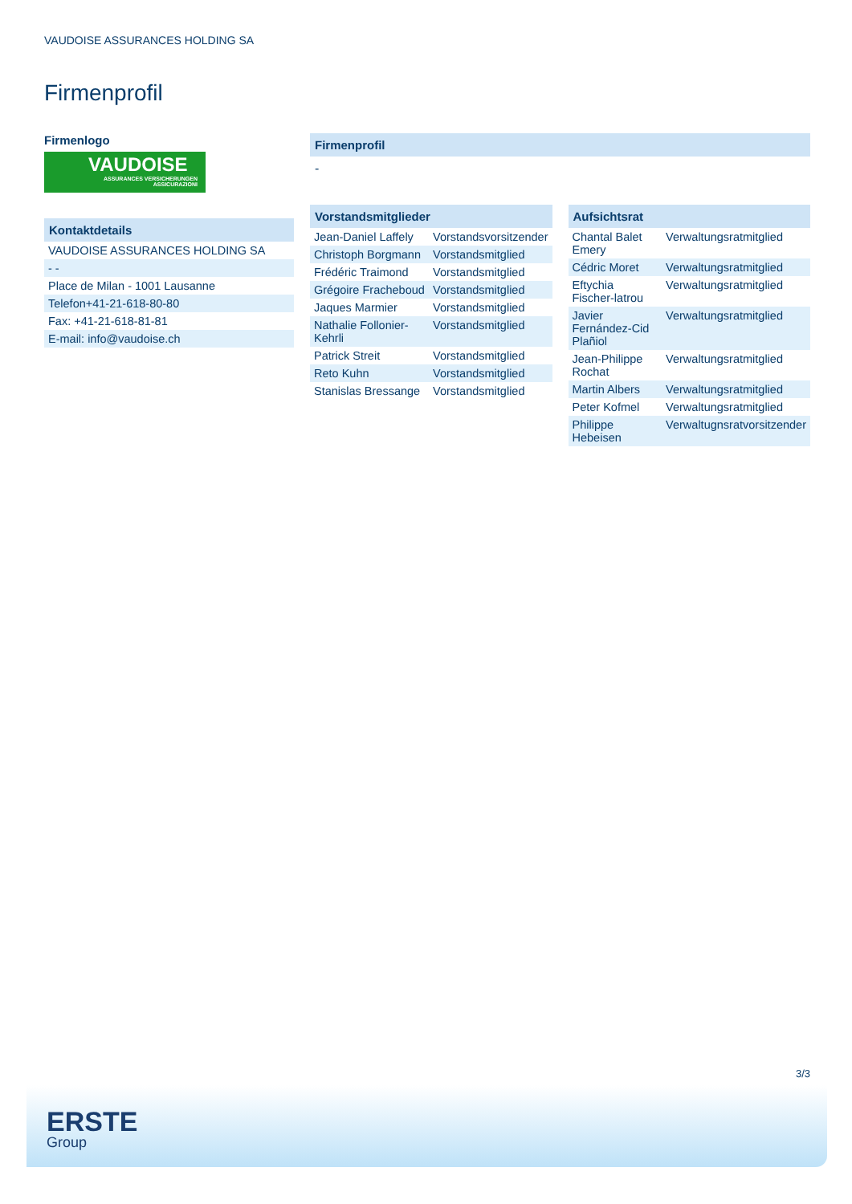VAUDOISE ASSURANCES HOLDING SA
Firmenprofil
Firmenlogo
VAUDOISE
ASSURANCES VERSICHERUNGEN ASSICURAZIONI
Kontaktdetails
| VAUDOISE ASSURANCES HOLDING SA |
| - - |
| Place de Milan - 1001 Lausanne |
| Telefon+41-21-618-80-80 |
| Fax: +41-21-618-81-81 |
| E-mail: info@vaudoise.ch |
Firmenprofil
-
Vorstandsmitglieder
| Jean-Daniel Laffely | Vorstandsvorsitzender |
| Christoph Borgmann | Vorstandsmitglied |
| Frédéric Traimond | Vorstandsmitglied |
| Grégoire Fracheboud | Vorstandsmitglied |
| Jaques Marmier | Vorstandsmitglied |
| Nathalie Follonier-Kehrli | Vorstandsmitglied |
| Patrick Streit | Vorstandsmitglied |
| Reto Kuhn | Vorstandsmitglied |
| Stanislas Bressange | Vorstandsmitglied |
Aufsichtsrat
| Chantal Balet Emery | Verwaltungsratmitglied |
| Cédric Moret | Verwaltungsratmitglied |
| Eftychia Fischer-latrou | Verwaltungsratmitglied |
| Javier Fernández-Cid Plañiol | Verwaltungsratmitglied |
| Jean-Philippe Rochat | Verwaltungsratmitglied |
| Martin Albers | Verwaltungsratmitglied |
| Peter Kofmel | Verwaltungsratmitglied |
| Philippe Hebeisen | Verwaltugnsratvorsitzender |
3/3
ERSTE
Group